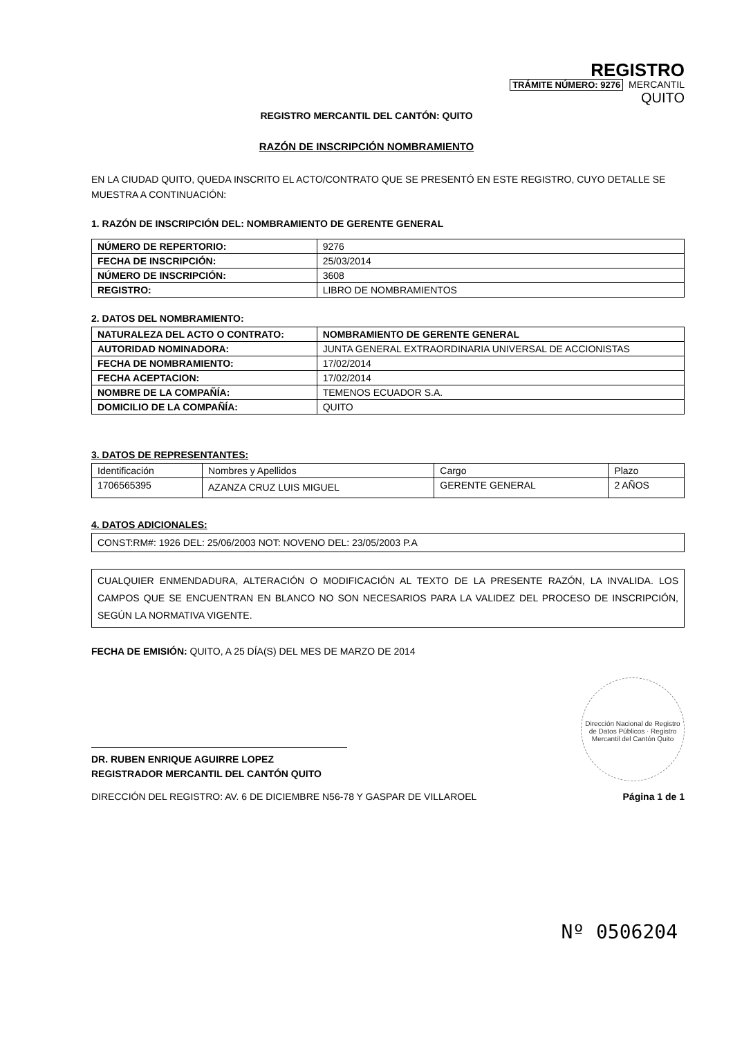REGISTRO
TRÁMITE NÚMERO: 9276 MERCANTIL
QUITO
REGISTRO MERCANTIL DEL CANTÓN: QUITO
RAZÓN DE INSCRIPCIÓN NOMBRAMIENTO
EN LA CIUDAD QUITO, QUEDA INSCRITO EL ACTO/CONTRATO QUE SE PRESENTÓ EN ESTE REGISTRO, CUYO DETALLE SE MUESTRA A CONTINUACIÓN:
1. RAZÓN DE INSCRIPCIÓN DEL: NOMBRAMIENTO DE GERENTE GENERAL
| NÚMERO DE REPERTORIO: | 9276 |
| FECHA DE INSCRIPCIÓN: | 25/03/2014 |
| NÚMERO DE INSCRIPCIÓN: | 3608 |
| REGISTRO: | LIBRO DE NOMBRAMIENTOS |
2. DATOS DEL NOMBRAMIENTO:
| NATURALEZA DEL ACTO O CONTRATO: | NOMBRAMIENTO DE GERENTE GENERAL |
| AUTORIDAD NOMINADORA: | JUNTA GENERAL EXTRAORDINARIA UNIVERSAL DE ACCIONISTAS |
| FECHA DE NOMBRAMIENTO: | 17/02/2014 |
| FECHA ACEPTACION: | 17/02/2014 |
| NOMBRE DE LA COMPAÑÍA: | TEMENOS ECUADOR S.A. |
| DOMICILIO DE LA COMPAÑÍA: | QUITO |
3. DATOS DE REPRESENTANTES:
| Identificación | Nombres y Apellidos | Cargo | Plazo |
| 1706565395 | AZANZA CRUZ LUIS MIGUEL | GERENTE GENERAL | 2 AÑOS |
4. DATOS ADICIONALES:
CONST:RM#: 1926 DEL: 25/06/2003 NOT: NOVENO DEL: 23/05/2003 P.A
CUALQUIER ENMENDADURA, ALTERACIÓN O MODIFICACIÓN AL TEXTO DE LA PRESENTE RAZÓN, LA INVALIDA. LOS CAMPOS QUE SE ENCUENTRAN EN BLANCO NO SON NECESARIOS PARA LA VALIDEZ DEL PROCESO DE INSCRIPCIÓN, SEGÚN LA NORMATIVA VIGENTE.
FECHA DE EMISIÓN: QUITO, A 25 DÍA(S) DEL MES DE MARZO DE 2014
DR. RUBEN ENRIQUE AGUIRRE LOPEZ
REGISTRADOR MERCANTIL DEL CANTÓN QUITO
DIRECCIÓN DEL REGISTRO: AV. 6 DE DICIEMBRE N56-78 Y GASPAR DE VILLAROEL
Dirección Nacional de Registro de Datos Públicos · Registro Mercantil del Cantón Quito
Página 1 de 1
Nº 0506204